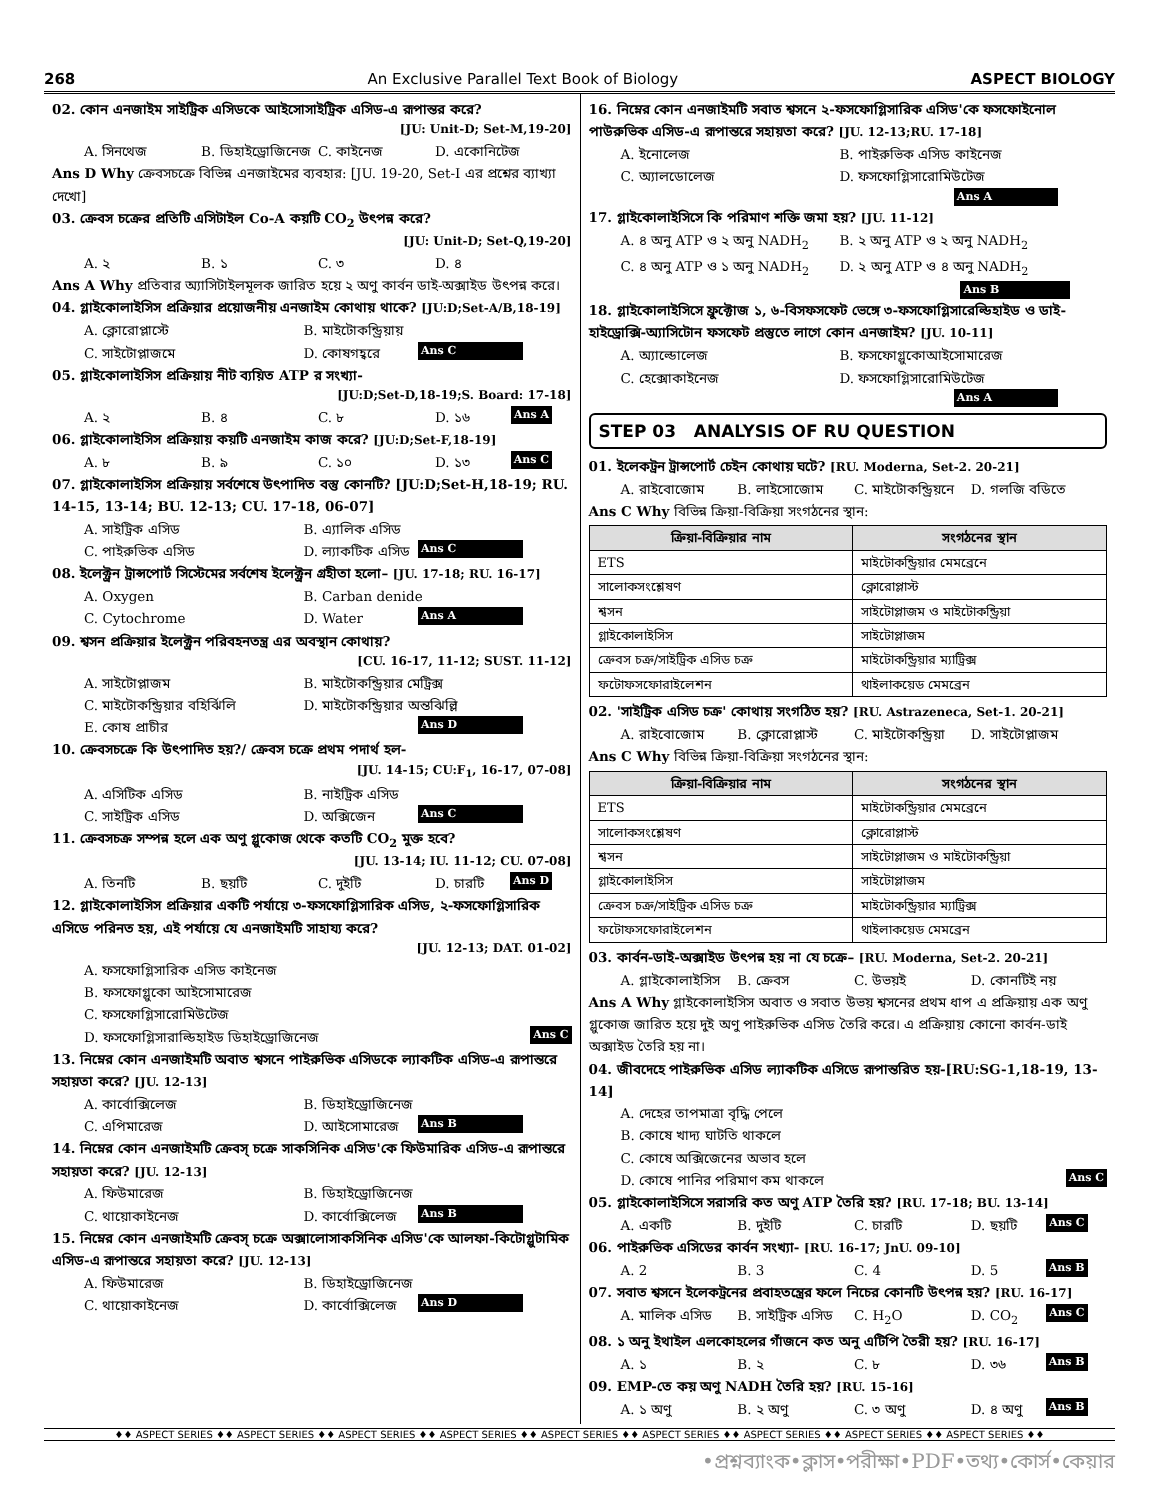268 An Exclusive Parallel Text Book of Biology ASPECT BIOLOGY
02. কোন এনজাইম সাইট্রিক এসিডকে আইসোসাইট্রিক এসিড-এ রূপান্তর করে?
[JU: Unit-D; Set-M,19-20]
A. সিনথেজ B. ডিহাইড্রোজিনেজ C. কাইনেজ D. একোনিটেজ
Ans D Why ক্রেবসচক্রে বিভিন্ন এনজাইমের ব্যবহার: [JU. 19-20, Set-I এর প্রশ্নের ব্যাখ্যা দেখো]
03. ক্রেবস চক্রের প্রতিটি এসিটাইল Co-A কয়টি CO<sub>2</sub> উৎপন্ন করে?
[JU: Unit-D; Set-Q,19-20]
A. ২ B. ১ C. ৩ D. ৪
Ans A Why প্রতিবার অ্যাসিটাইলমূলক জারিত হয়ে ২ অণু কার্বন ডাই-অক্সাইড উৎপন্ন করে।
04. গ্লাইকোলাইসিস প্রক্রিয়ার প্রয়োজনীয় এনজাইম কোথায় থাকে? [JU:D;Set-A/B,18-19]
A. ক্লোরোপ্লাস্টে B. মাইটোকন্ড্রিয়ায় C. সাইটোপ্লাজমে D. কোষগহ্বরে Ans C
05. গ্লাইকোলাইসিস প্রক্রিয়ায় নীট ব্যয়িত ATP র সংখ্যা-
[JU:D;Set-D,18-19;S. Board: 17-18]
A. ২ B. ৪ C. ৮ D. ১৬ Ans A
06. গ্লাইকোলাইসিস প্রক্রিয়ায় কয়টি এনজাইম কাজ করে? [JU:D;Set-F,18-19]
A. ৮ B. ৯ C. ১০ D. ১৩ Ans C
07. গ্লাইকোলাইসিস প্রক্রিয়ায় সর্বশেষে উৎপাদিত বস্তু কোনটি? [JU:D;Set-H,18-19; RU. 14-15, 13-14; BU. 12-13; CU. 17-18, 06-07]
A. সাইট্রিক এসিড B. এ্যালিক এসিড C. পাইরুভিক এসিড D. ল্যাকটিক এসিড Ans C
08. ইলেক্ট্রন ট্রান্সপোর্ট সিস্টেমের সর্বশেষ ইলেক্ট্রন গ্রহীতা হলো– [JU. 17-18; RU. 16-17]
A. Oxygen B. Carban denide C. Cytochrome D. Water Ans A
09. শ্বসন প্রক্রিয়ার ইলেক্ট্রন পরিবহনতন্ত্র এর অবস্থান কোথায়?
[CU. 16-17, 11-12; SUST. 11-12]
A. সাইটোপ্লাজম B. মাইটোকন্ড্রিয়ার মেট্রিক্স C. মাইটোকন্ড্রিয়ার বহির্ঝিলি D. মাইটোকন্ড্রিয়ার অন্তঝিল্লি E. কোষ প্রাচীর Ans D
10. ক্রেবসচক্রে কি উৎপাদিত হয়?/ ক্রেবস চক্রে প্রথম পদার্থ হল-
[JU. 14-15; CU:F<sub>1</sub>, 16-17, 07-08]
A. এসিটিক এসিড B. নাইট্রিক এসিড C. সাইট্রিক এসিড D. অক্সিজেন Ans C
11. ক্রেবসচক্র সম্পন্ন হলে এক অণু গ্লুকোজ থেকে কতটি CO<sub>2</sub> মুক্ত হবে?
[JU. 13-14; IU. 11-12; CU. 07-08]
A. তিনটি B. ছয়টি C. দুইটি D. চারটি Ans D
12. গ্লাইকোলাইসিস প্রক্রিয়ার একটি পর্যায়ে ৩-ফসফোগ্লিসারিক এসিড, ২-ফসফোগ্লিসারিক এসিডে পরিনত হয়, এই পর্যায়ে যে এনজাইমটি সাহায্য করে?
[JU. 12-13; DAT. 01-02]
A. ফসফোগ্লিসারিক এসিড কাইনেজ
B. ফসফোগ্লুকো আইসোমারেজ
C. ফসফোগ্লিসারোমিউটেজ
D. ফসফোগ্লিসারাল্ডিহাইড ডিহাইড্রোজিনেজ Ans C
13. নিম্নের কোন এনজাইমটি অবাত শ্বসনে পাইরুভিক এসিডকে ল্যাকটিক এসিড-এ রূপান্তরে সহায়তা করে? [JU. 12-13]
A. কার্বোক্সিলেজ B. ডিহাইড্রোজিনেজ C. এপিমারেজ D. আইসোমারেজ Ans B
14. নিম্নের কোন এনজাইমটি ক্রেবস্ চক্রে সাকসিনিক এসিড'কে ফিউমারিক এসিড-এ রূপান্তরে সহায়তা করে? [JU. 12-13]
A. ফিউমারেজ B. ডিহাইড্রোজিনেজ C. থায়োকাইনেজ D. কার্বোক্সিলেজ Ans B
15. নিম্নের কোন এনজাইমটি ক্রেবস্ চক্রে অক্সালোসাকসিনিক এসিড'কে আলফা-কিটোগ্লুটামিক এসিড-এ রূপান্তরে সহায়তা করে? [JU. 12-13]
A. ফিউমারেজ B. ডিহাইড্রোজিনেজ C. থায়োকাইনেজ D. কার্বোক্সিলেজ Ans D
16. নিম্নের কোন এনজাইমটি সবাত শ্বসনে ২-ফসফোগ্লিসারিক এসিড'কে ফসফোইনোল পাউরুভিক এসিড-এ রূপান্তরে সহায়তা করে? [JU. 12-13;RU. 17-18]
A. ইনোলেজ B. পাইরুভিক এসিড কাইনেজ C. অ্যালডোলেজ D. ফসফোগ্লিসারোমিউটেজ Ans A
17. গ্লাইকোলাইসিসে কি পরিমাণ শক্তি জমা হয়? [JU. 11-12]
A. ৪ অনু ATP ও ২ অনু NADH<sub>2</sub> B. ২ অনু ATP ও ২ অনু NADH<sub>2</sub> C. ৪ অনু ATP ও ১ অনু NADH<sub>2</sub> D. ২ অনু ATP ও ৪ অনু NADH<sub>2</sub> Ans B
18. গ্লাইকোলাইসিসে ফ্রুক্টোজ ১, ৬-বিসফসফেট ভেঙ্গে ৩-ফসফোগ্লিসারেল্ডিহাইড ও ডাই-হাইড্রোক্সি-অ্যাসিটোন ফসফেট প্রস্তুতে লাগে কোন এনজাইম? [JU. 10-11]
A. অ্যাল্ডোলেজ B. ফসফোগ্লুকোআইসোমারেজ C. হেক্সোকাইনেজ D. ফসফোগ্লিসারোমিউটেজ Ans A
STEP 03 ANALYSIS OF RU QUESTION
01. ইলেকট্রন ট্রান্সপোর্ট চেইন কোথায় ঘটে? [RU. Moderna, Set-2. 20-21]
A. রাইবোজোম B. লাইসোজোম C. মাইটোকন্ড্রিয়নে D. গলজি বডিতে
Ans C Why বিভিন্ন ক্রিয়া-বিক্রিয়া সংগঠনের স্থান:
| ক্রিয়া-বিক্রিয়ার নাম | সংগঠনের স্থান |
| --- | --- |
| ETS | মাইটোকন্ড্রিয়ার মেমব্রেনে |
| সালোকসংশ্লেষণ | ক্লোরোপ্লাস্ট |
| শ্বসন | সাইটোপ্লাজম ও মাইটোকন্ড্রিয়া |
| গ্লাইকোলাইসিস | সাইটোপ্লাজম |
| ক্রেবস চক্র/সাইট্রিক এসিড চক্র | মাইটোকন্ড্রিয়ার ম্যাট্রিক্স |
| ফটোফসফোরাইলেশন | থাইলাকয়েড মেমব্রেন |
02. 'সাইট্রিক এসিড চক্র' কোথায় সংগঠিত হয়? [RU. Astrazeneca, Set-1. 20-21]
A. রাইবোজোম B. ক্লোরোপ্লাস্ট C. মাইটোকন্ড্রিয়া D. সাইটোপ্লাজম
Ans C Why বিভিন্ন ক্রিয়া-বিক্রিয়া সংগঠনের স্থান:
| ক্রিয়া-বিক্রিয়ার নাম | সংগঠনের স্থান |
| --- | --- |
| ETS | মাইটোকন্ড্রিয়ার মেমব্রেনে |
| সালোকসংশ্লেষণ | ক্লোরোপ্লাস্ট |
| শ্বসন | সাইটোপ্লাজম ও মাইটোকন্ড্রিয়া |
| গ্লাইকোলাইসিস | সাইটোপ্লাজম |
| ক্রেবস চক্র/সাইট্রিক এসিড চক্র | মাইটোকন্ড্রিয়ার ম্যাট্রিক্স |
| ফটোফসফোরাইলেশন | থাইলাকয়েড মেমব্রেন |
03. কার্বন-ডাই-অক্সাইড উৎপন্ন হয় না যে চক্রে– [RU. Moderna, Set-2. 20-21]
A. গ্লাইকোলাইসিস B. ক্রেবস C. উভয়ই D. কোনটিই নয়
Ans A Why গ্লাইকোলাইসিস অবাত ও সবাত উভয় শ্বসনের প্রথম ধাপ এ প্রক্রিয়ায় এক অণু গ্লুকোজ জারিত হয়ে দুই অণু পাইরুভিক এসিড তৈরি করে। এ প্রক্রিয়ায় কোনো কার্বন-ডাই অক্সাইড তৈরি হয় না।
04. জীবদেহে পাইরুভিক এসিড ল্যাকটিক এসিডে রূপান্তরিত হয়-[RU:SG-1,18-19, 13-14]
A. দেহের তাপমাত্রা বৃদ্ধি পেলে
B. কোষে খাদ্য ঘাটতি থাকলে
C. কোষে অক্সিজেনের অভাব হলে
D. কোষে পানির পরিমাণ কম থাকলে Ans C
05. গ্লাইকোলাইসিসে সরাসরি কত অণু ATP তৈরি হয়? [RU. 17-18; BU. 13-14]
A. একটি B. দুইটি C. চারটি D. ছয়টি Ans C
06. পাইরুভিক এসিডের কার্বন সংখ্যা- [RU. 16-17; JnU. 09-10]
A. 2 B. 3 C. 4 D. 5 Ans B
07. সবাত শ্বসনে ইলেকট্রনের প্রবাহতন্ত্রের ফলে নিচের কোনটি উৎপন্ন হয়? [RU. 16-17]
A. মালিক এসিড B. সাইট্রিক এসিড C. H<sub>2</sub>O D. CO<sub>2</sub> Ans C
08. ১ অনু ইথাইল এলকোহলের গাঁজনে কত অনু এটিপি তৈরী হয়? [RU. 16-17]
A. ১ B. ২ C. ৮ D. ৩৬ Ans B
09. EMP-তে কয় অণু NADH তৈরি হয়? [RU. 15-16]
A. ১ অণু B. ২ অণু C. ৩ অণু D. ৪ অণু Ans B
♦♦ ASPECT SERIES ♦♦ ASPECT SERIES ♦♦ ASPECT SERIES ♦♦ ASPECT SERIES ♦♦ ASPECT SERIES ♦♦ ASPECT SERIES ♦♦ ASPECT SERIES ♦♦ ASPECT SERIES ♦♦ ASPECT SERIES ♦♦
•প্রশ্নব্যাংক•ক্লাস•পরীক্ষা•PDF•তথ্য•কোর্স•কেয়ার